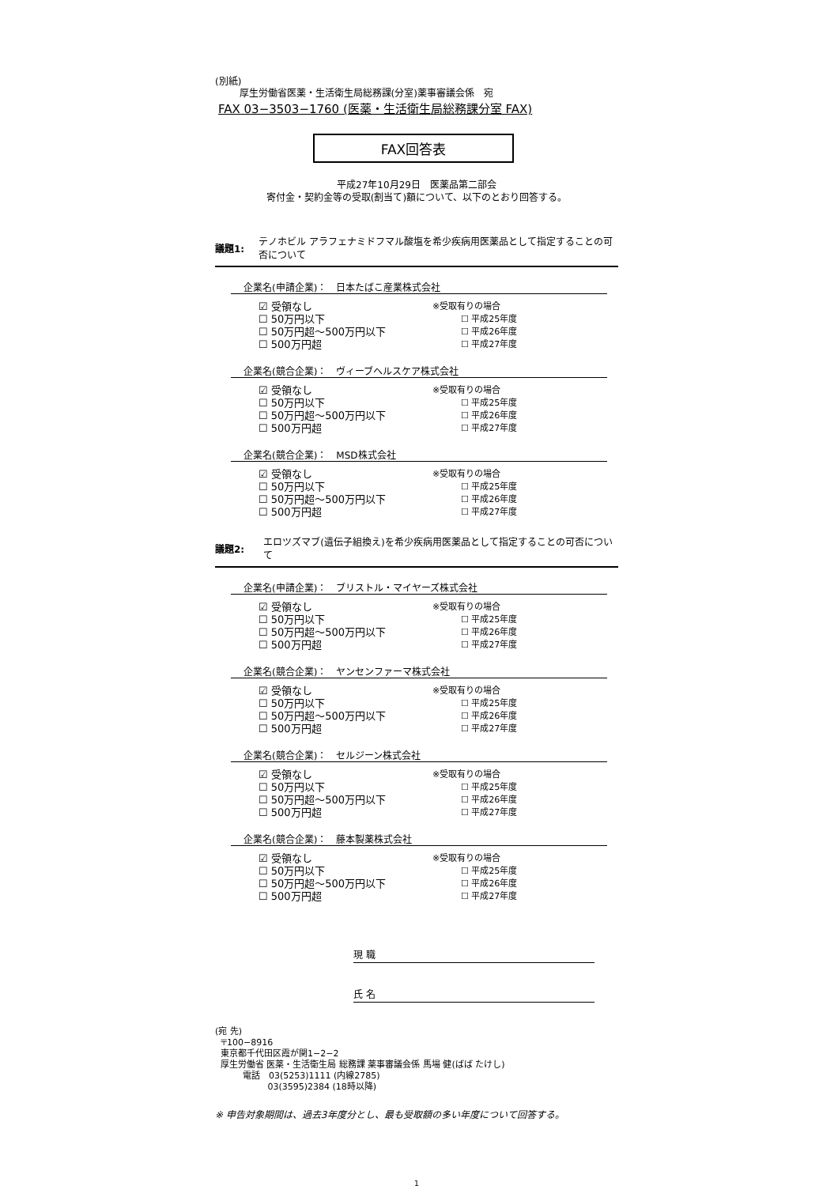(別紙)
厚生労働省医薬・生活衛生局総務課(分室)薬事審議会係　宛
FAX 03−3503−1760 (医薬・生活衛生局総務課分室 FAX)
FAX回答表
平成27年10月29日　医薬品第二部会
寄付金・契約金等の受取(割当て)額について、以下のとおり回答する。
議題1: テノホビル アラフェナミドフマル酸塩を希少疾病用医薬品として指定することの可否について
企業名(申請企業)：　日本たばこ産業株式会社
☑ 受領なし
☐ 50万円以下
☐ 50万円超〜500万円以下
☐ 500万円超
※受取有りの場合
☐ 平成25年度
☐ 平成26年度
☐ 平成27年度
企業名(競合企業)：　ヴィーブヘルスケア株式会社
☑ 受領なし
☐ 50万円以下
☐ 50万円超〜500万円以下
☐ 500万円超
※受取有りの場合
☐ 平成25年度
☐ 平成26年度
☐ 平成27年度
企業名(競合企業)：　MSD株式会社
☑ 受領なし
☐ 50万円以下
☐ 50万円超〜500万円以下
☐ 500万円超
※受取有りの場合
☐ 平成25年度
☐ 平成26年度
☐ 平成27年度
議題2: エロツズマブ(遺伝子組換え)を希少疾病用医薬品として指定することの可否について
企業名(申請企業)：　ブリストル・マイヤーズ株式会社
☑ 受領なし
☐ 50万円以下
☐ 50万円超〜500万円以下
☐ 500万円超
※受取有りの場合
☐ 平成25年度
☐ 平成26年度
☐ 平成27年度
企業名(競合企業)：　ヤンセンファーマ株式会社
☑ 受領なし
☐ 50万円以下
☐ 50万円超〜500万円以下
☐ 500万円超
※受取有りの場合
☐ 平成25年度
☐ 平成26年度
☐ 平成27年度
企業名(競合企業)：　セルジーン株式会社
☑ 受領なし
☐ 50万円以下
☐ 50万円超〜500万円以下
☐ 500万円超
※受取有りの場合
☐ 平成25年度
☐ 平成26年度
☐ 平成27年度
企業名(競合企業)：　藤本製薬株式会社
☑ 受領なし
☐ 50万円以下
☐ 50万円超〜500万円以下
☐ 500万円超
※受取有りの場合
☐ 平成25年度
☐ 平成26年度
☐ 平成27年度
現 職
氏 名
(宛 先)
〒100−8916
東京都千代田区霞が関1−2−2
厚生労働省 医薬・生活衛生局 総務課 薬事審議会係 馬場 健(ばば たけし)
電話　03(5253)1111 (内線2785)
03(3595)2384 (18時以降)
※ 申告対象期間は、過去3年度分とし、最も受取額の多い年度について回答する。
1